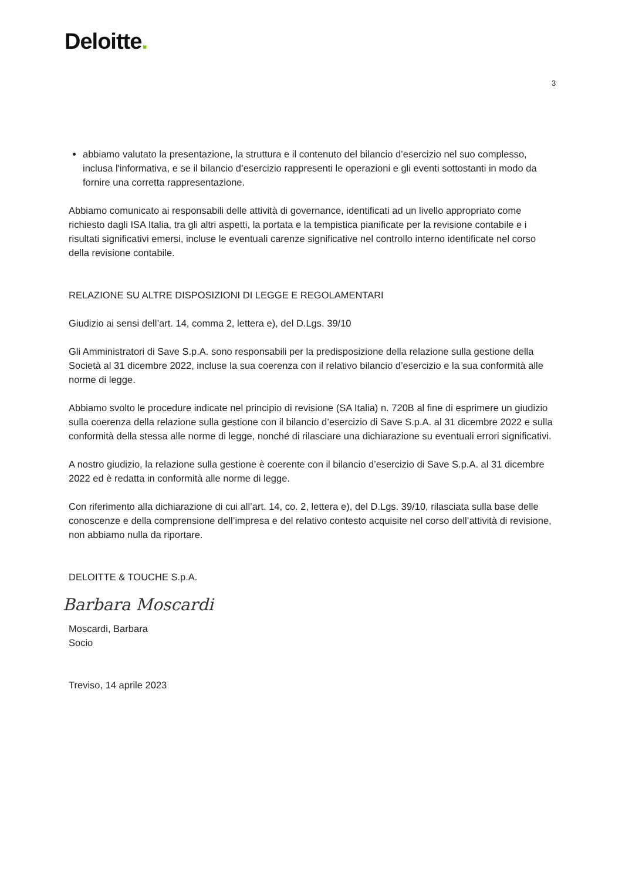Deloitte.
3
abbiamo valutato la presentazione, la struttura e il contenuto del bilancio d’esercizio nel suo complesso, inclusa l'informativa, e se il bilancio d’esercizio rappresenti le operazioni e gli eventi sottostanti in modo da fornire una corretta rappresentazione.
Abbiamo comunicato ai responsabili delle attività di governance, identificati ad un livello appropriato come richiesto dagli ISA Italia, tra gli altri aspetti, la portata e la tempistica pianificate per la revisione contabile e i risultati significativi emersi, incluse le eventuali carenze significative nel controllo interno identificate nel corso della revisione contabile.
RELAZIONE SU ALTRE DISPOSIZIONI DI LEGGE E REGOLAMENTARI
Giudizio ai sensi dell’art. 14, comma 2, lettera e), del D.Lgs. 39/10
Gli Amministratori di Save S.p.A. sono responsabili per la predisposizione della relazione sulla gestione della Società al 31 dicembre 2022, incluse la sua coerenza con il relativo bilancio d’esercizio e la sua conformità alle norme di legge.
Abbiamo svolto le procedure indicate nel principio di revisione (SA Italia) n. 720B al fine di esprimere un giudizio sulla coerenza della relazione sulla gestione con il bilancio d’esercizio di Save S.p.A. al 31 dicembre 2022 e sulla conformità della stessa alle norme di legge, nonché di rilasciare una dichiarazione su eventuali errori significativi.
A nostro giudizio, la relazione sulla gestione è coerente con il bilancio d’esercizio di Save S.p.A. al 31 dicembre 2022 ed è redatta in conformità alle norme di legge.
Con riferimento alla dichiarazione di cui all’art. 14, co. 2, lettera e), del D.Lgs. 39/10, rilasciata sulla base delle conoscenze e della comprensione dell’impresa e del relativo contesto acquisite nel corso dell’attività di revisione, non abbiamo nulla da riportare.
DELOITTE & TOUCHE S.p.A.
Barbara Moscardi
Moscardi, Barbara
Socio
Treviso, 14 aprile 2023